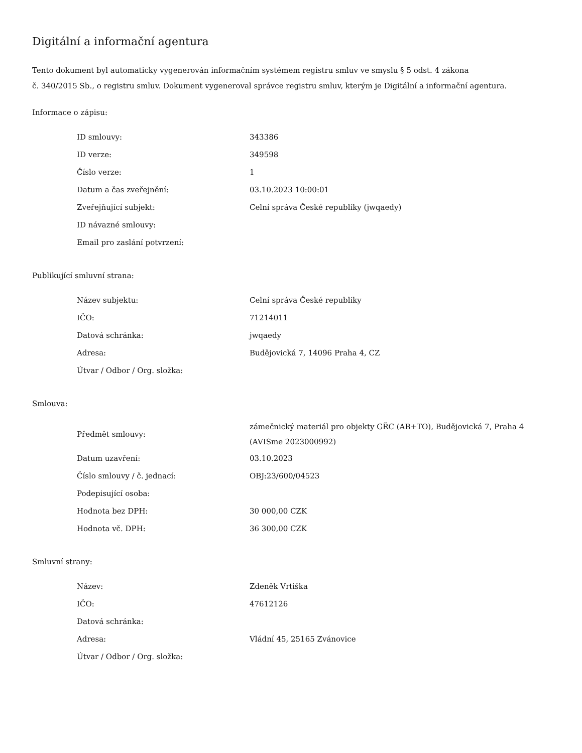Digitální a informační agentura
Tento dokument byl automaticky vygenerován informačním systémem registru smluv ve smyslu § 5 odst. 4 zákona
č. 340/2015 Sb., o registru smluv. Dokument vygeneroval správce registru smluv, kterým je Digitální a informační agentura.
Informace o zápisu:
| ID smlouvy: | 343386 |
| ID verze: | 349598 |
| Číslo verze: | 1 |
| Datum a čas zveřejnění: | 03.10.2023 10:00:01 |
| Zveřejňující subjekt: | Celní správa České republiky (jwqaedy) |
| ID návazné smlouvy: | |
| Email pro zaslání potvrzení: | |
Publikující smluvní strana:
| Název subjektu: | Celní správa České republiky |
| IČO: | 71214011 |
| Datová schránka: | jwqaedy |
| Adresa: | Budějovická 7, 14096 Praha 4, CZ |
| Útvar / Odbor / Org. složka: | |
Smlouva:
| Předmět smlouvy: | zámečnický materiál pro objekty GŘC (AB+TO), Budějovická 7, Praha 4 (AVISme 2023000992) |
| Datum uzavření: | 03.10.2023 |
| Číslo smlouvy / č. jednací: | OBJ:23/600/04523 |
| Podepisující osoba: | |
| Hodnota bez DPH: | 30 000,00 CZK |
| Hodnota vč. DPH: | 36 300,00 CZK |
Smluvní strany:
| Název: | Zdeněk Vrtiška |
| IČO: | 47612126 |
| Datová schránka: | |
| Adresa: | Vládní 45, 25165 Zvánovice |
| Útvar / Odbor / Org. složka: | |